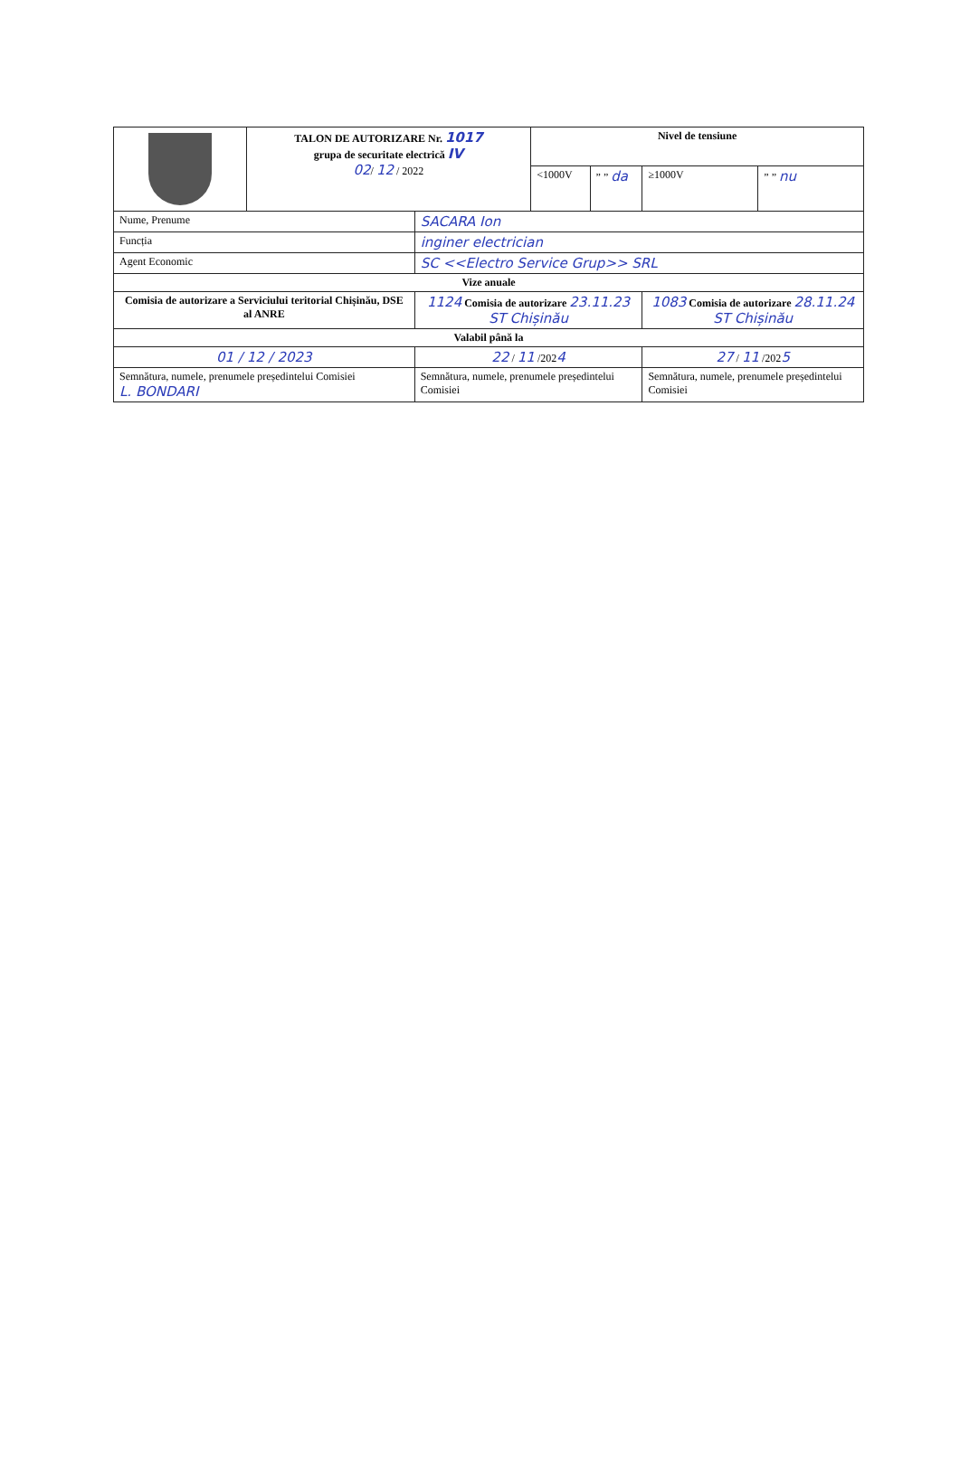| | TALON DE AUTORIZARE Nr. 1017 grupa de securitate electrică IV 02 / 12 / 2022 | | Nivel de tensiune | | | |
| | | | <1000V | ” ” da | ≥1000V | ” ” nu |
| Nume, Prenume | | SACARA Ion | | | | |
| Funcția | | inginer electrician | | | | |
| Agent Economic | | SC <<Electro Service Grup>> SRL | | | | |
| Vize anuale | | | | | | |
| Comisia de autorizare a Serviciului teritorial Chișinău, DSE al ANRE | | 1124 Comisia de autorizare 23.11.23 ST Chișinău | | | 1083 Comisia de autorizare 28.11.24 ST Chișinău | |
| Valabil până la | | | | | | |
| 01 / 12 / 2023 | | 22 / 11 /202 4 | | | 27 / 11 /202 5 | |
| Semnătura, numele, prenumele președintelui Comisiei L. BONDARI | | Semnătura, numele, prenumele președintelui Comisiei | | | Semnătura, numele, prenumele președintelui Comisiei | |